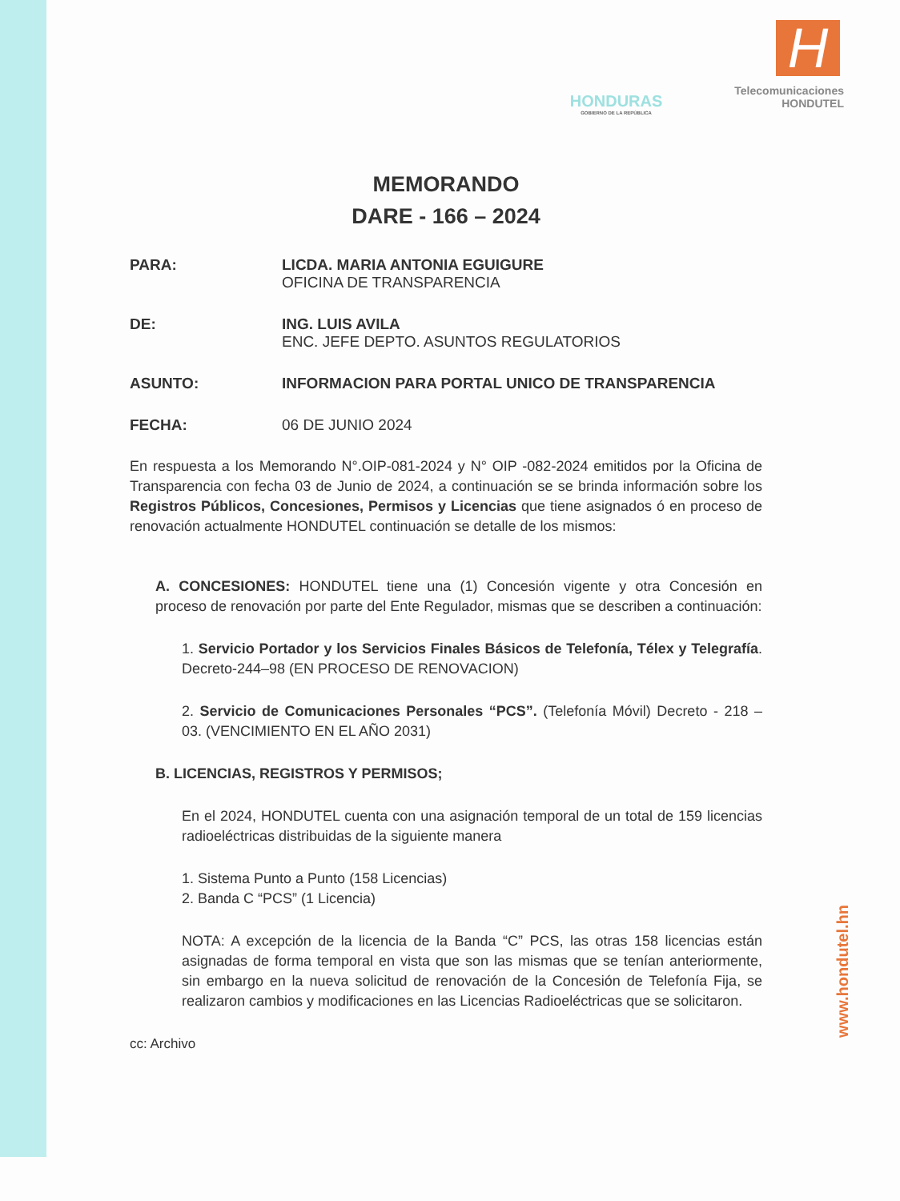HONDURAS
GOBIERNO DE LA REPÚBLICA
Telecomunicaciones
HONDUTEL
H
MEMORANDO
DARE - 166 – 2024
PARA: LICDA. MARIA ANTONIA EGUIGURE
OFICINA DE TRANSPARENCIA
DE: ING. LUIS AVILA
ENC. JEFE DEPTO. ASUNTOS REGULATORIOS
ASUNTO: INFORMACION PARA PORTAL UNICO DE TRANSPARENCIA
FECHA: 06 DE JUNIO 2024
En respuesta a los Memorando N°.OIP-081-2024 y N° OIP -082-2024 emitidos por la Oficina de Transparencia con fecha 03 de Junio de 2024, a continuación se se brinda información sobre los Registros Públicos, Concesiones, Permisos y Licencias que tiene asignados ó en proceso de renovación actualmente HONDUTEL continuación se detalle de los mismos:
A. CONCESIONES: HONDUTEL tiene una (1) Concesión vigente y otra Concesión en proceso de renovación por parte del Ente Regulador, mismas que se describen a continuación:
1. Servicio Portador y los Servicios Finales Básicos de Telefonía, Télex y Telegrafía. Decreto-244–98 (EN PROCESO DE RENOVACION)
2. Servicio de Comunicaciones Personales “PCS”. (Telefonía Móvil) Decreto - 218 – 03. (VENCIMIENTO EN EL AÑO 2031)
B. LICENCIAS, REGISTROS Y PERMISOS;
En el 2024, HONDUTEL cuenta con una asignación temporal de un total de 159 licencias radioeléctricas distribuidas de la siguiente manera
1. Sistema Punto a Punto (158 Licencias)
2. Banda C “PCS” (1 Licencia)
NOTA: A excepción de la licencia de la Banda “C” PCS, las otras 158 licencias están asignadas de forma temporal en vista que son las mismas que se tenían anteriormente, sin embargo en la nueva solicitud de renovación de la Concesión de Telefonía Fija, se realizaron cambios y modificaciones en las Licencias Radioeléctricas que se solicitaron.
cc: Archivo
www.hondutel.hn